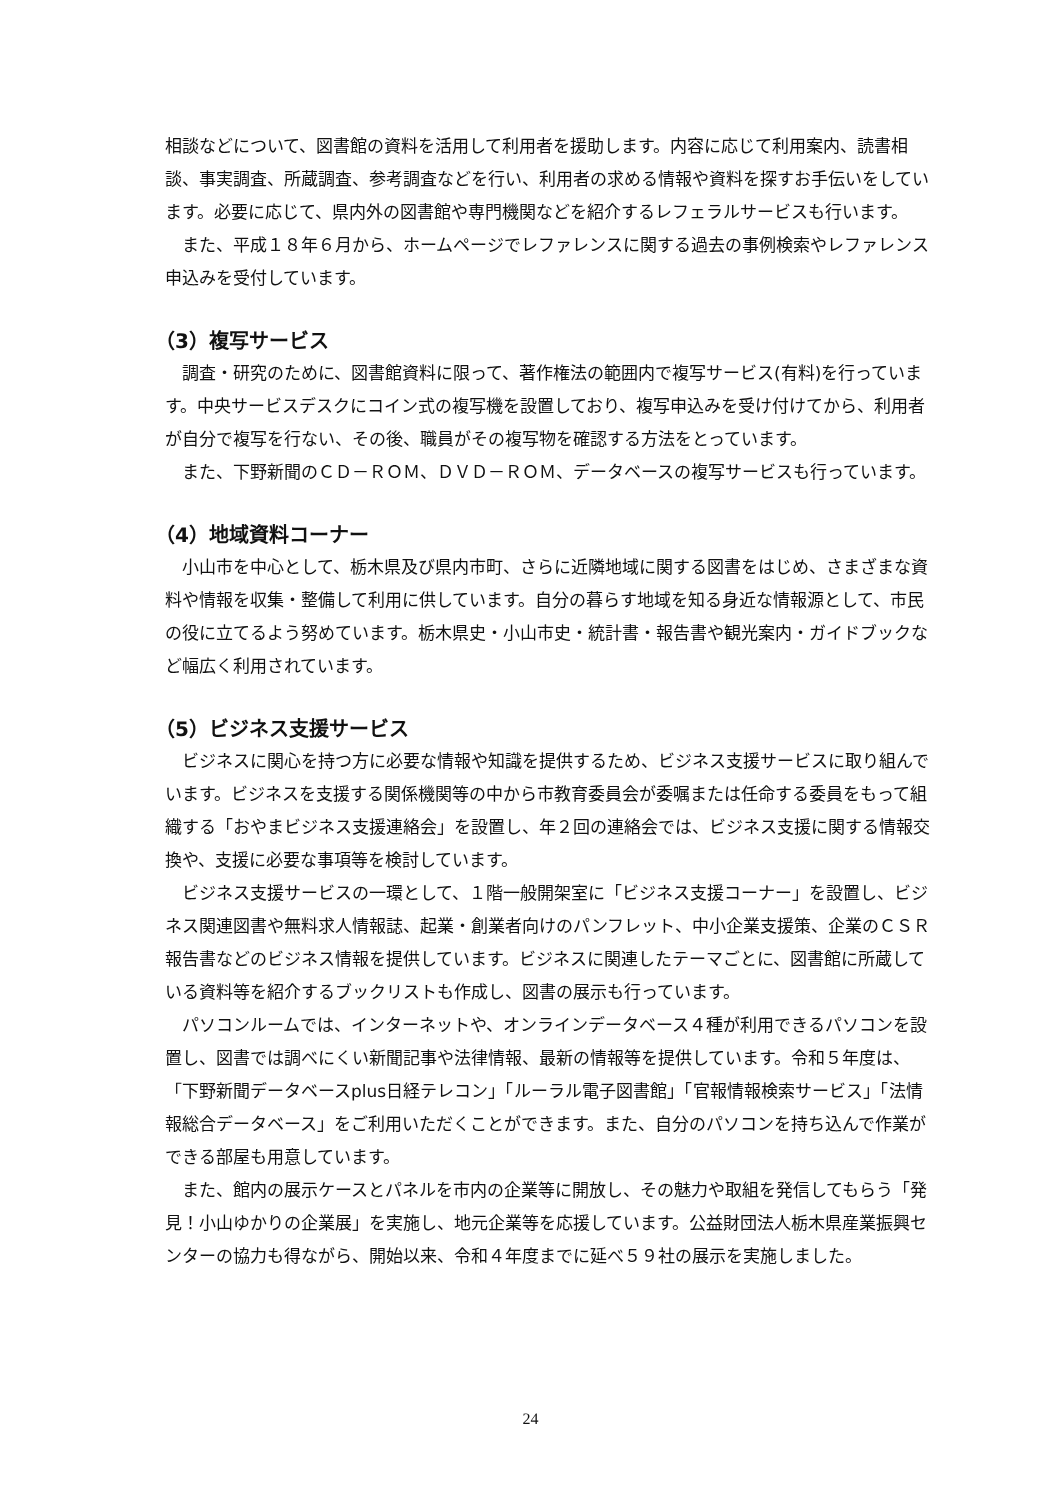相談などについて、図書館の資料を活用して利用者を援助します。内容に応じて利用案内、読書相談、事実調査、所蔵調査、参考調査などを行い、利用者の求める情報や資料を探すお手伝いをしています。必要に応じて、県内外の図書館や専門機関などを紹介するレフェラルサービスも行います。
また、平成１８年６月から、ホームページでレファレンスに関する過去の事例検索やレファレンス申込みを受付しています。
（3）複写サービス
調査・研究のために、図書館資料に限って、著作権法の範囲内で複写サービス(有料)を行っています。中央サービスデスクにコイン式の複写機を設置しており、複写申込みを受け付けてから、利用者が自分で複写を行ない、その後、職員がその複写物を確認する方法をとっています。
また、下野新聞のＣＤ－ＲＯＭ、ＤＶＤ－ＲＯＭ、データベースの複写サービスも行っています。
（4）地域資料コーナー
小山市を中心として、栃木県及び県内市町、さらに近隣地域に関する図書をはじめ、さまざまな資料や情報を収集・整備して利用に供しています。自分の暮らす地域を知る身近な情報源として、市民の役に立てるよう努めています。栃木県史・小山市史・統計書・報告書や観光案内・ガイドブックなど幅広く利用されています。
（5）ビジネス支援サービス
ビジネスに関心を持つ方に必要な情報や知識を提供するため、ビジネス支援サービスに取り組んでいます。ビジネスを支援する関係機関等の中から市教育委員会が委嘱または任命する委員をもって組織する「おやまビジネス支援連絡会」を設置し、年２回の連絡会では、ビジネス支援に関する情報交換や、支援に必要な事項等を検討しています。
ビジネス支援サービスの一環として、１階一般開架室に「ビジネス支援コーナー」を設置し、ビジネス関連図書や無料求人情報誌、起業・創業者向けのパンフレット、中小企業支援策、企業のＣＳＲ報告書などのビジネス情報を提供しています。ビジネスに関連したテーマごとに、図書館に所蔵している資料等を紹介するブックリストも作成し、図書の展示も行っています。
パソコンルームでは、インターネットや、オンラインデータベース４種が利用できるパソコンを設置し、図書では調べにくい新聞記事や法律情報、最新の情報等を提供しています。令和５年度は、「下野新聞データベースplus日経テレコン」「ルーラル電子図書館」「官報情報検索サービス」「法情報総合データベース」をご利用いただくことができます。また、自分のパソコンを持ち込んで作業ができる部屋も用意しています。
また、館内の展示ケースとパネルを市内の企業等に開放し、その魅力や取組を発信してもらう「発見！小山ゆかりの企業展」を実施し、地元企業等を応援しています。公益財団法人栃木県産業振興センターの協力も得ながら、開始以来、令和４年度までに延べ５９社の展示を実施しました。
24